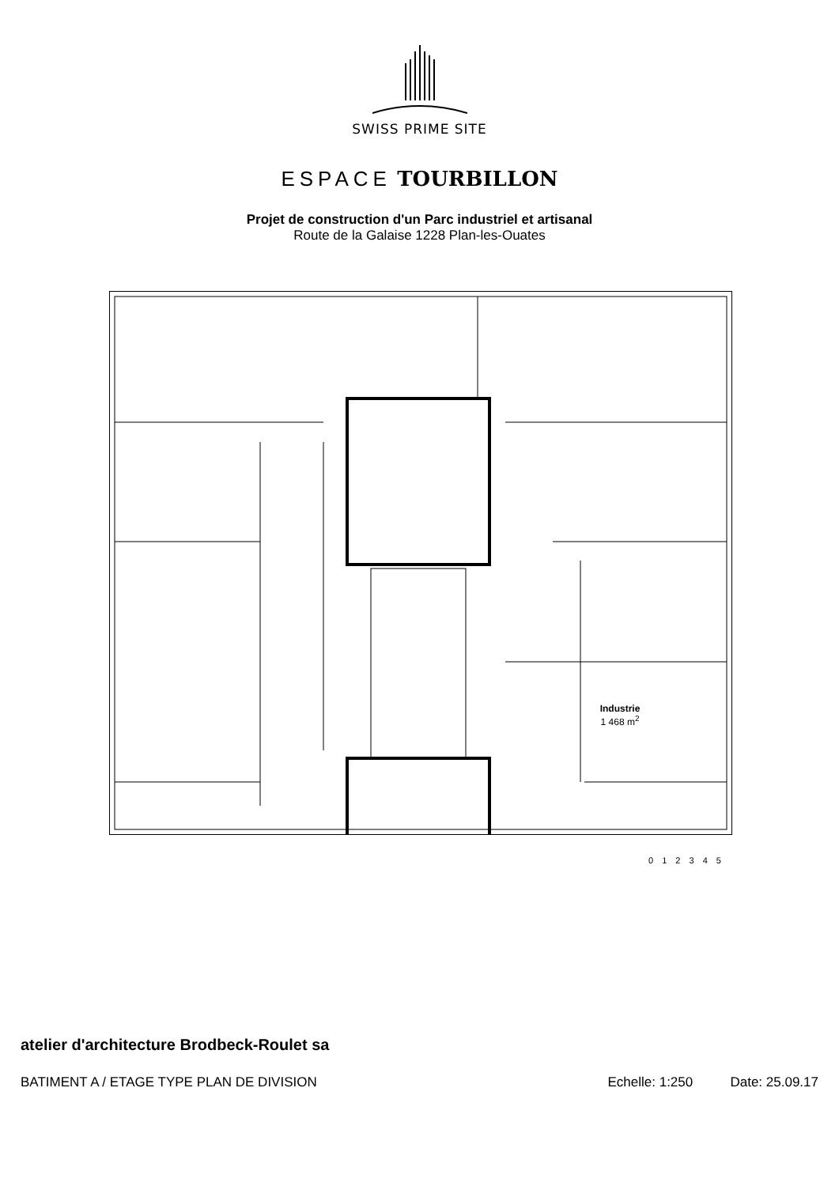SWISS PRIME SITE
ESPACE TOURBILLON
Projet de construction d'un Parc industriel et artisanal
Route de la Galaise 1228 Plan-les-Ouates
Industrie
1 468 m<sup>2</sup>
0 1 2 3 4 5
atelier d'architecture Brodbeck-Roulet sa
BATIMENT A / ETAGE TYPE PLAN DE DIVISION Echelle: 1:250 Date: 25.09.17